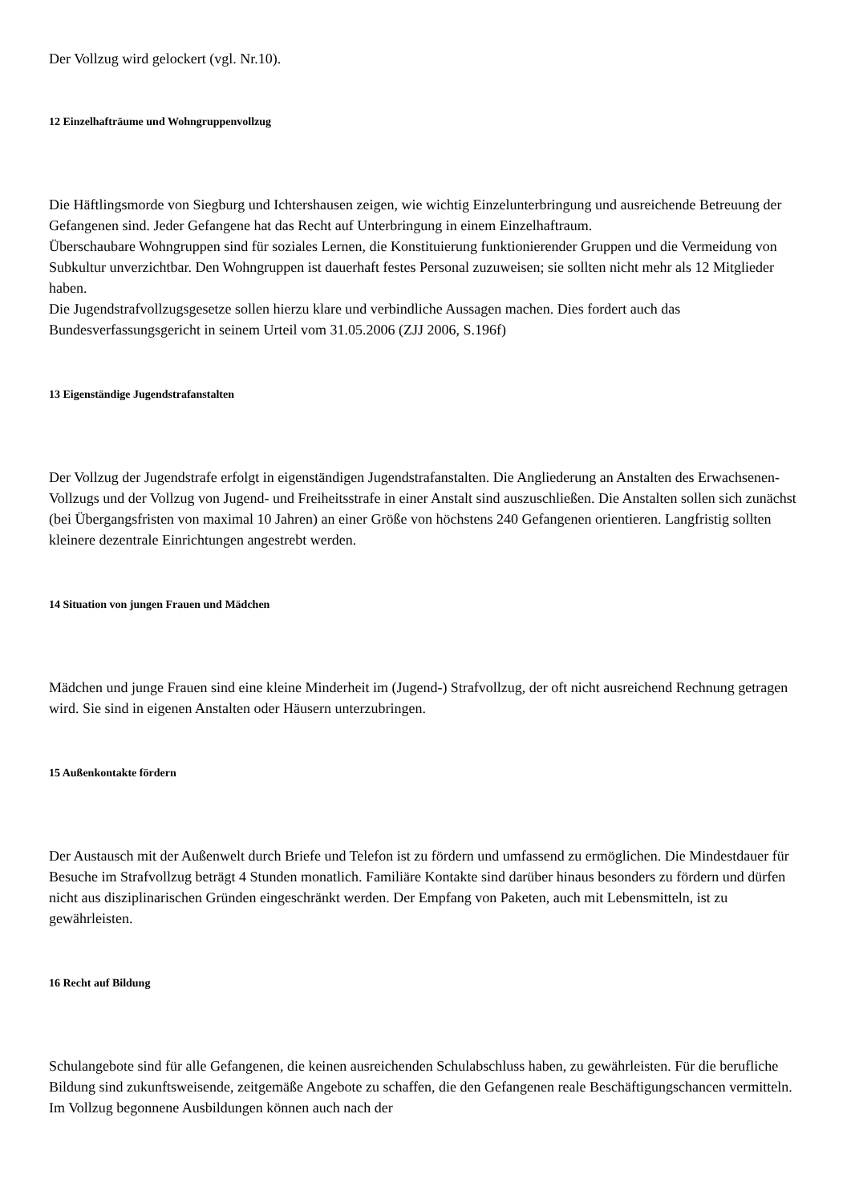Der Vollzug wird gelockert (vgl. Nr.10).
12 Einzelhafträume und Wohngruppenvollzug
Die Häftlingsmorde von Siegburg und Ichtershausen zeigen, wie wichtig Einzelunterbringung und ausreichende Betreuung der Gefangenen sind. Jeder Gefangene hat das Recht auf Unterbringung in einem Einzelhaftraum.
Überschaubare Wohngruppen sind für soziales Lernen, die Konstituierung funktionierender Gruppen und die Vermeidung von Subkultur unverzichtbar. Den Wohngruppen ist dauerhaft festes Personal zuzuweisen; sie sollten nicht mehr als 12 Mitglieder haben.
Die Jugendstrafvollzugsgesetze sollen hierzu klare und verbindliche Aussagen machen. Dies fordert auch das Bundesverfassungsgericht in seinem Urteil vom 31.05.2006 (ZJJ 2006, S.196f)
13 Eigenständige Jugendstrafanstalten
Der Vollzug der Jugendstrafe erfolgt in eigenständigen Jugendstrafanstalten. Die Angliederung an Anstalten des Erwachsenen-Vollzugs und der Vollzug von Jugend- und Freiheitsstrafe in einer Anstalt sind auszuschließen. Die Anstalten sollen sich zunächst (bei Übergangsfristen von maximal 10 Jahren) an einer Größe von höchstens 240 Gefangenen orientieren. Langfristig sollten kleinere dezentrale Einrichtungen angestrebt werden.
14 Situation von jungen Frauen und Mädchen
Mädchen und junge Frauen sind eine kleine Minderheit im (Jugend-) Strafvollzug, der oft nicht ausreichend Rechnung getragen wird. Sie sind in eigenen Anstalten oder Häusern unterzubringen.
15 Außenkontakte fördern
Der Austausch mit der Außenwelt durch Briefe und Telefon ist zu fördern und umfassend zu ermöglichen. Die Mindestdauer für Besuche im Strafvollzug beträgt 4 Stunden monatlich. Familiäre Kontakte sind darüber hinaus besonders zu fördern und dürfen nicht aus disziplinarischen Gründen eingeschränkt werden. Der Empfang von Paketen, auch mit Lebensmitteln, ist zu gewährleisten.
16 Recht auf Bildung
Schulangebote sind für alle Gefangenen, die keinen ausreichenden Schulabschluss haben, zu gewährleisten. Für die berufliche Bildung sind zukunftsweisende, zeitgemäße Angebote zu schaffen, die den Gefangenen reale Beschäftigungschancen vermitteln. Im Vollzug begonnene Ausbildungen können auch nach der